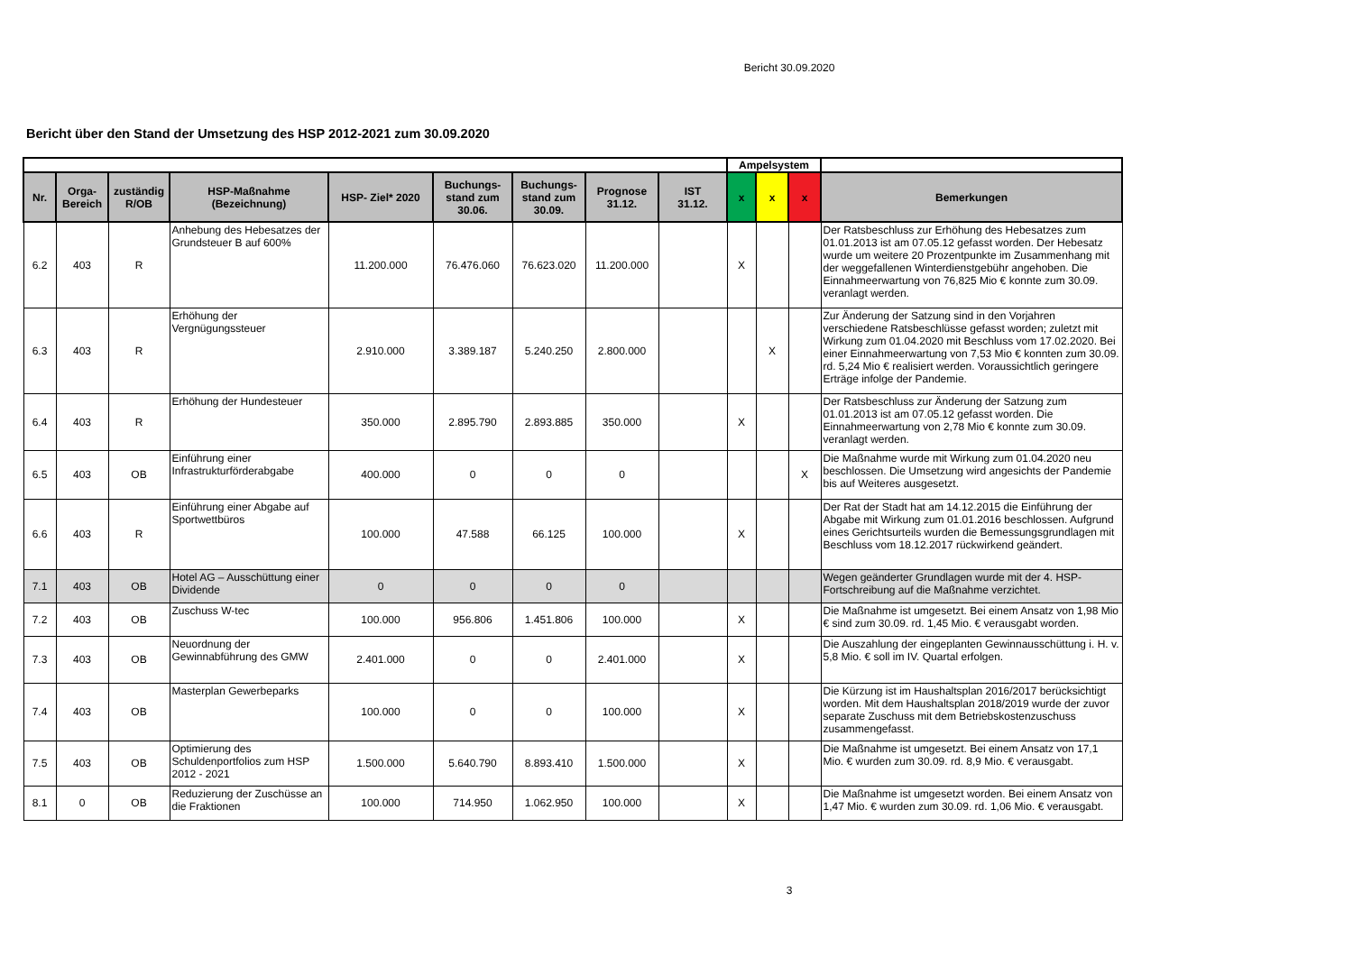Bericht 30.09.2020
Bericht über den Stand der Umsetzung des HSP 2012-2021 zum 30.09.2020
| | | | | | | | | | Ampelsystem | | | |
| Nr. | Orga- Bereich | zuständig R/OB | HSP-Maßnahme (Bezeichnung) | HSP- Ziel* 2020 | Buchungs- stand zum 30.06. | Buchungs- stand zum 30.09. | Prognose 31.12. | IST 31.12. | x | x | x | Bemerkungen |
| 6.2 | 403 | R | Anhebung des Hebesatzes der Grundsteuer B auf 600% | 11.200.000 | 76.476.060 | 76.623.020 | 11.200.000 | | X | | | Der Ratsbeschluss zur Erhöhung des Hebesatzes zum 01.01.2013 ist am 07.05.12 gefasst worden. Der Hebesatz wurde um weitere 20 Prozentpunkte im Zusammenhang mit der weggefallenen Winterdienstgebühr angehoben. Die Einnahmeerwartung von 76,825 Mio € konnte zum 30.09. veranlagt werden. |
| 6.3 | 403 | R | Erhöhung der Vergnügungssteuer | 2.910.000 | 3.389.187 | 5.240.250 | 2.800.000 | | | X | | Zur Änderung der Satzung sind in den Vorjahren verschiedene Ratsbeschlüsse gefasst worden; zuletzt mit Wirkung zum 01.04.2020 mit Beschluss vom 17.02.2020. Bei einer Einnahmeerwartung von 7,53 Mio € konnten zum 30.09. rd. 5,24 Mio € realisiert werden. Voraussichtlich geringere Erträge infolge der Pandemie. |
| 6.4 | 403 | R | Erhöhung der Hundesteuer | 350.000 | 2.895.790 | 2.893.885 | 350.000 | | X | | | Der Ratsbeschluss zur Änderung der Satzung zum 01.01.2013 ist am 07.05.12 gefasst worden. Die Einnahmeerwartung von 2,78 Mio € konnte zum 30.09. veranlagt werden. |
| 6.5 | 403 | OB | Einführung einer Infrastrukturförderabgabe | 400.000 | 0 | 0 | 0 | | | | X | Die Maßnahme wurde mit Wirkung zum 01.04.2020 neu beschlossen. Die Umsetzung wird angesichts der Pandemie bis auf Weiteres ausgesetzt. |
| 6.6 | 403 | R | Einführung einer Abgabe auf Sportwettbüros | 100.000 | 47.588 | 66.125 | 100.000 | | X | | | Der Rat der Stadt hat am 14.12.2015 die Einführung der Abgabe mit Wirkung zum 01.01.2016 beschlossen. Aufgrund eines Gerichtsurteils wurden die Bemessungsgrundlagen mit Beschluss vom 18.12.2017 rückwirkend geändert. |
| 7.1 | 403 | OB | Hotel AG – Ausschüttung einer Dividende | 0 | 0 | 0 | 0 | | | | | Wegen geänderter Grundlagen wurde mit der 4. HSP-Fortschreibung auf die Maßnahme verzichtet. |
| 7.2 | 403 | OB | Zuschuss W-tec | 100.000 | 956.806 | 1.451.806 | 100.000 | | X | | | Die Maßnahme ist umgesetzt. Bei einem Ansatz von 1,98 Mio € sind zum 30.09. rd. 1,45 Mio. € verausgabt worden. |
| 7.3 | 403 | OB | Neuordnung der Gewinnabführung des GMW | 2.401.000 | 0 | 0 | 2.401.000 | | X | | | Die Auszahlung der eingeplanten Gewinnausschüttung i. H. v. 5,8 Mio. € soll im IV. Quartal erfolgen. |
| 7.4 | 403 | OB | Masterplan Gewerbeparks | 100.000 | 0 | 0 | 100.000 | | X | | | Die Kürzung ist im Haushaltsplan 2016/2017 berücksichtigt worden. Mit dem Haushaltsplan 2018/2019 wurde der zuvor separate Zuschuss mit dem Betriebskostenzuschuss zusammengefasst. |
| 7.5 | 403 | OB | Optimierung des Schuldenportfolios zum HSP 2012 - 2021 | 1.500.000 | 5.640.790 | 8.893.410 | 1.500.000 | | X | | | Die Maßnahme ist umgesetzt. Bei einem Ansatz von 17,1 Mio. € wurden zum 30.09. rd. 8,9 Mio. € verausgabt. |
| 8.1 | 0 | OB | Reduzierung der Zuschüsse an die Fraktionen | 100.000 | 714.950 | 1.062.950 | 100.000 | | X | | | Die Maßnahme ist umgesetzt worden. Bei einem Ansatz von 1,47 Mio. € wurden zum 30.09. rd. 1,06 Mio. € verausgabt. |
3